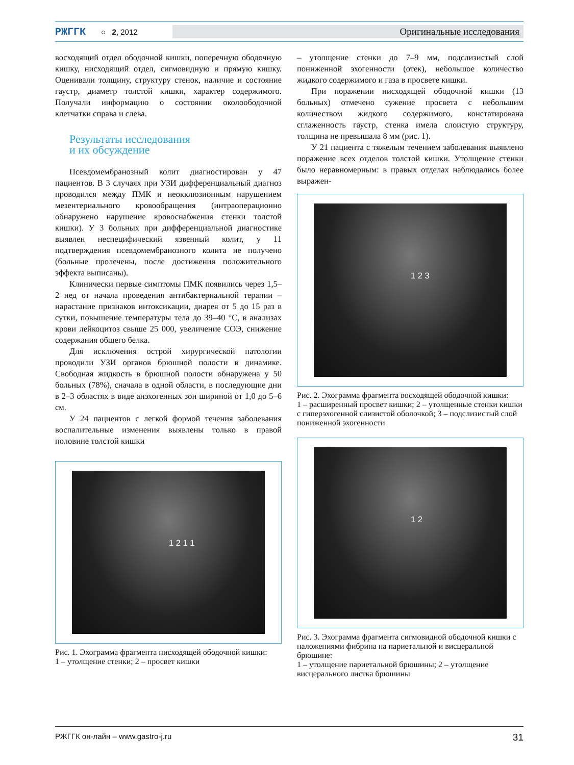РЖГГК ○ 2, 2012 Оригинальные исследования
восходящий отдел ободочной кишки, поперечную ободочную кишку, нисходящий отдел, сигмовидную и прямую кишку. Оценивали толщину, структуру стенок, наличие и состояние гаустр, диаметр толстой кишки, характер содержимого. Получали информацию о состоянии околоободочной клетчатки справа и слева.
Результаты исследования
и их обсуждение
Псевдомембранозный колит диагностирован у 47 пациентов. В 3 случаях при УЗИ дифференциальный диагноз проводился между ПМК и неокклюзионным нарушением мезентериального кровообращения (интраоперационно обнаружено нарушение кровоснабжения стенки толстой кишки). У 3 больных при дифференциальной диагностике выявлен неспецифический язвенный колит, у 11 подтверждения псевдомембранозного колита не получено (больные пролечены, после достижения положительного эффекта выписаны).
Клинически первые симптомы ПМК появились через 1,5–2 нед от начала проведения антибактериальной терапии – нарастание признаков интоксикации, диарея от 5 до 15 раз в сутки, повышение температуры тела до 39–40 °С, в анализах крови лейкоцитоз свыше 25 000, увеличение СОЭ, снижение содержания общего белка.
Для исключения острой хирургической патологии проводили УЗИ органов брюшной полости в динамике. Свободная жидкость в брюшной полости обнаружена у 50 больных (78%), сначала в одной области, в последующие дни в 2–3 областях в виде анэхогенных зон шириной от 1,0 до 5–6 см.
У 24 пациентов с легкой формой течения заболевания воспалительные изменения выявлены только в правой половине толстой кишки
1 2 1 1
Рис. 1. Эхограмма фрагмента нисходящей ободочной кишки:
1 – утолщение стенки; 2 – просвет кишки
– утолщение стенки до 7–9 мм, подслизистый слой пониженной эхогенности (отек), небольшое количество жидкого содержимого и газа в просвете кишки.
При поражении нисходящей ободочной кишки (13 больных) отмечено сужение просвета с небольшим количеством жидкого содержимого, констатирована сглаженность гаустр, стенка имела слоистую структуру, толщина не превышала 8 мм (рис. 1).
У 21 пациента с тяжелым течением заболевания выявлено поражение всех отделов толстой кишки. Утолщение стенки было неравномерным: в правых отделах наблюдались более выражен-
1 2 3
Рис. 2. Эхограмма фрагмента восходящей ободочной кишки:
1 – расширенный просвет кишки; 2 – утолщенные стенки кишки с гиперэхогенной слизистой оболочкой; 3 – подслизистый слой пониженной эхогенности
1 2
Рис. 3. Эхограмма фрагмента сигмовидной ободочной кишки с наложениями фибрина на париетальной и висцеральной брюшине:
1 – утолщение париетальной брюшины; 2 – утолщение висцерального листка брюшины
РЖГГК он-лайн – www.gastro-j.ru 31